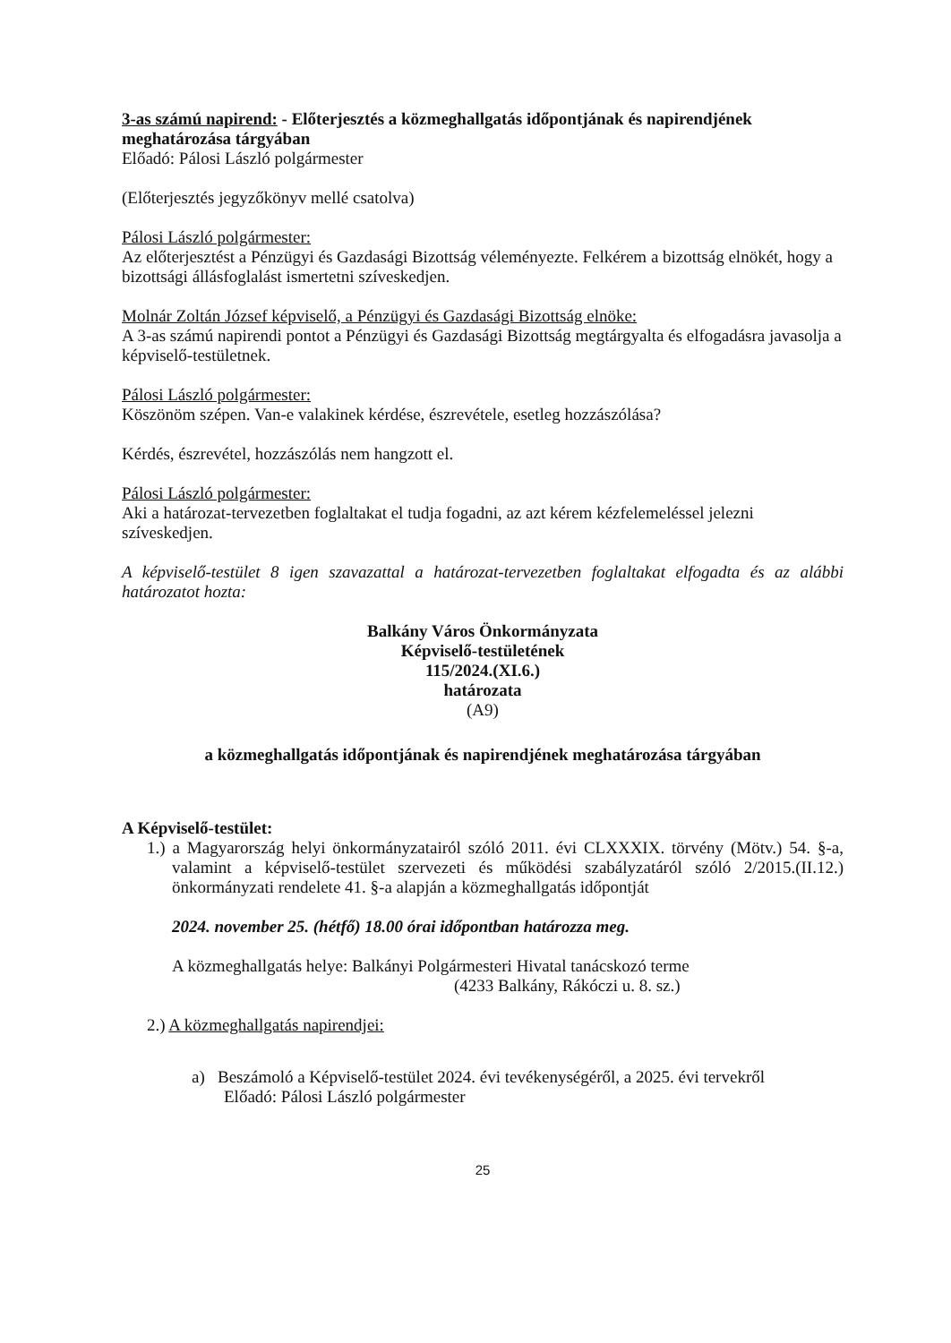3-as számú napirend: - Előterjesztés a közmeghallgatás időpontjának és napirendjének meghatározása tárgyában
Előadó: Pálosi László polgármester
(Előterjesztés jegyzőkönyv mellé csatolva)
Pálosi László polgármester:
Az előterjesztést a Pénzügyi és Gazdasági Bizottság véleményezte. Felkérem a bizottság elnökét, hogy a bizottsági állásfoglalást ismertetni szíveskedjen.
Molnár Zoltán József képviselő, a Pénzügyi és Gazdasági Bizottság elnöke:
A 3-as számú napirendi pontot a Pénzügyi és Gazdasági Bizottság megtárgyalta és elfogadásra javasolja a képviselő-testületnek.
Pálosi László polgármester:
Köszönöm szépen. Van-e valakinek kérdése, észrevétele, esetleg hozzászólása?
Kérdés, észrevétel, hozzászólás nem hangzott el.
Pálosi László polgármester:
Aki a határozat-tervezetben foglaltakat el tudja fogadni, az azt kérem kézfelemeléssel jelezni szíveskedjen.
A képviselő-testület 8 igen szavazattal a határozat-tervezetben foglaltakat elfogadta és az alábbi határozatot hozta:
Balkány Város Önkormányzata
Képviselő-testületének
115/2024.(XI.6.)
határozata
(A9)
a közmeghallgatás időpontjának és napirendjének meghatározása tárgyában
A Képviselő-testület:
1.) a Magyarország helyi önkormányzatairól szóló 2011. évi CLXXXIX. törvény (Mötv.) 54. §-a, valamint a képviselő-testület szervezeti és működési szabályzatáról szóló 2/2015.(II.12.) önkormányzati rendelete 41. §-a alapján a közmeghallgatás időpontját
2024. november 25. (hétfő) 18.00 órai időpontban határozza meg.
A közmeghallgatás helye: Balkányi Polgármesteri Hivatal tanácskozó terme
(4233 Balkány, Rákóczi u. 8. sz.)
2.) A közmeghallgatás napirendjei:
a) Beszámoló a Képviselő-testület 2024. évi tevékenységéről, a 2025. évi tervekről
Előadó: Pálosi László polgármester
25